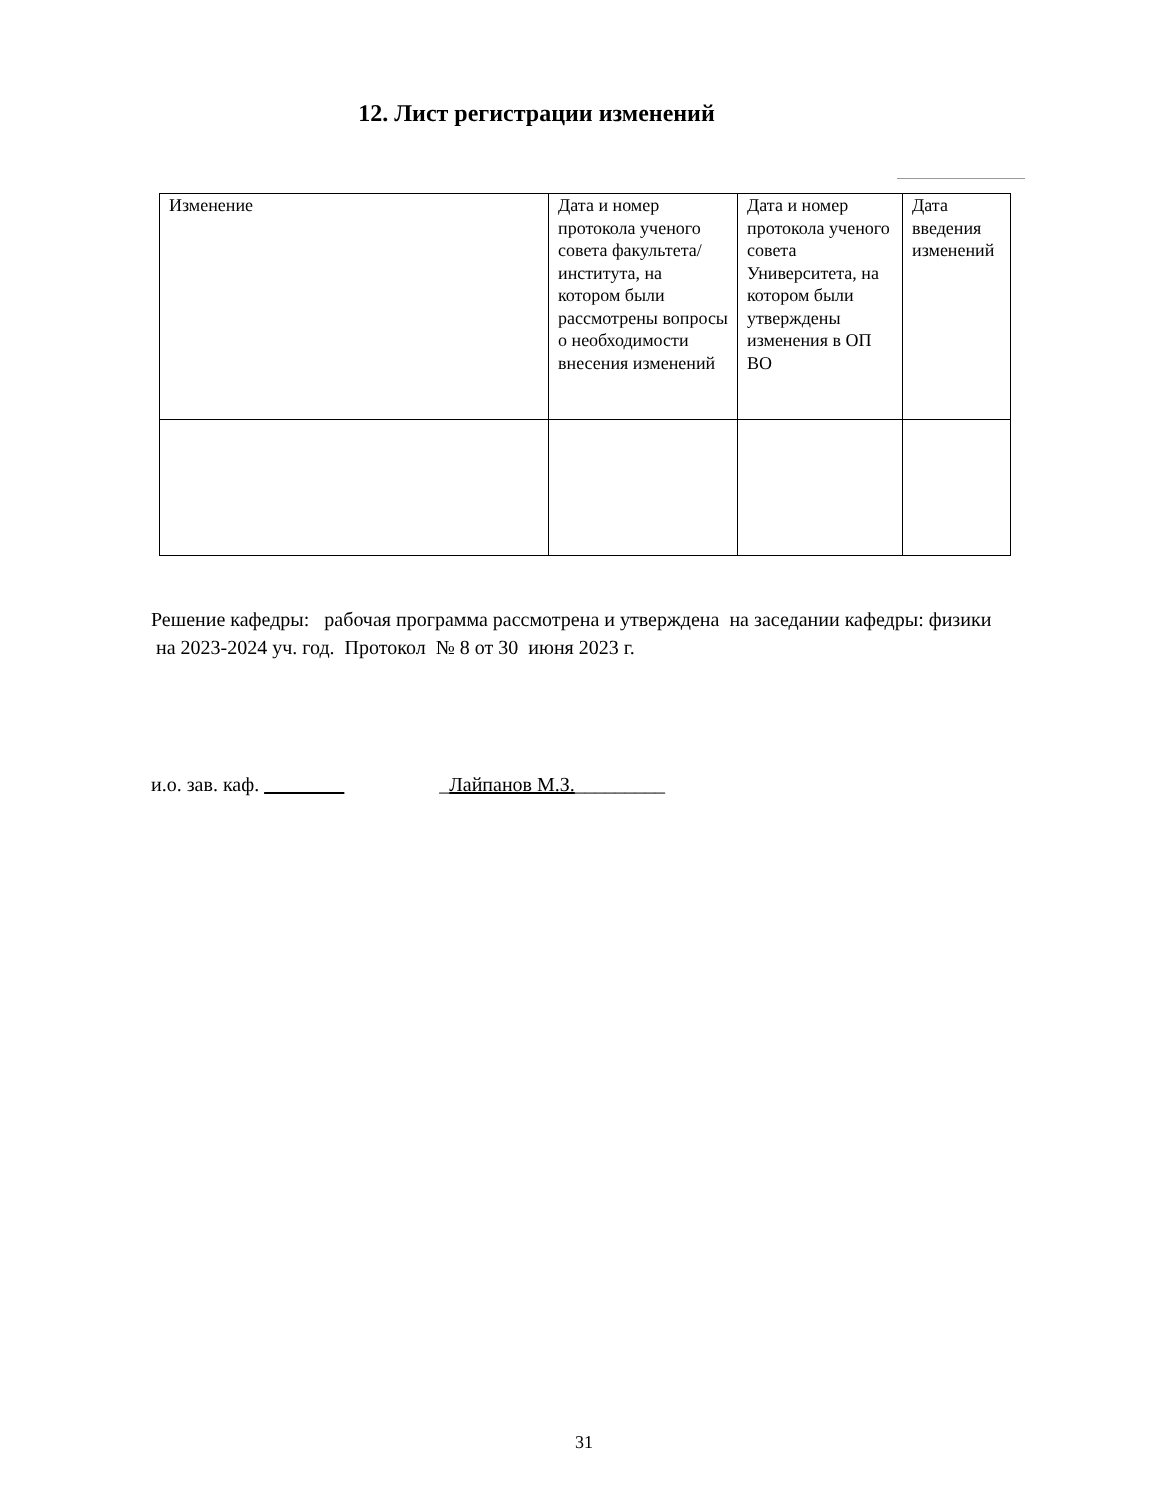12. Лист регистрации изменений
| Изменение | Дата и номер протокола ученого совета факультета/института, на котором были рассмотрены вопросы о необходимости внесения изменений | Дата и номер протокола ученого совета Университета, на котором были утверждены изменения в ОП ВО | Дата введения изменений |
| --- | --- | --- | --- |
Решение кафедры: рабочая программа рассмотрена и утверждена на заседании кафедры: физики на 2023-2024 уч. год. Протокол № 8 от 30 июня 2023 г.
и.о. зав. каф. ________ _Лайпанов М.З._________
31